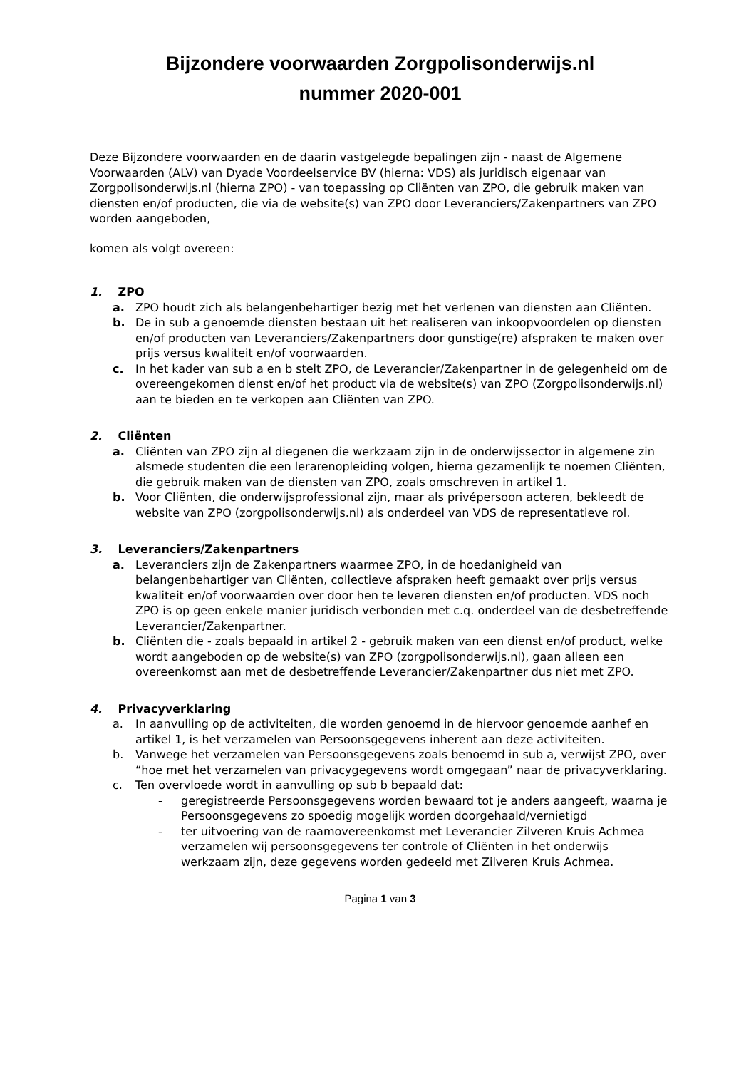Bijzondere voorwaarden Zorgpolisonderwijs.nl
nummer 2020-001
Deze Bijzondere voorwaarden en de daarin vastgelegde bepalingen zijn - naast de Algemene Voorwaarden (ALV) van Dyade Voordeelservice BV (hierna: VDS) als juridisch eigenaar van Zorgpolisonderwijs.nl (hierna ZPO) - van toepassing op Cliënten van ZPO, die gebruik maken van diensten en/of producten, die via de website(s) van ZPO door Leveranciers/Zakenpartners van ZPO worden aangeboden,
komen als volgt overeen:
1. ZPO
a. ZPO houdt zich als belangenbehartiger bezig met het verlenen van diensten aan Cliënten.
b. De in sub a genoemde diensten bestaan uit het realiseren van inkoopvoordelen op diensten en/of producten van Leveranciers/Zakenpartners door gunstige(re) afspraken te maken over prijs versus kwaliteit en/of voorwaarden.
c. In het kader van sub a en b stelt ZPO, de Leverancier/Zakenpartner in de gelegenheid om de overeengekomen dienst en/of het product via de website(s) van ZPO (Zorgpolisonderwijs.nl) aan te bieden en te verkopen aan Cliënten van ZPO.
2. Cliënten
a. Cliënten van ZPO zijn al diegenen die werkzaam zijn in de onderwijssector in algemene zin alsmede studenten die een lerarenopleiding volgen, hierna gezamenlijk te noemen Cliënten, die gebruik maken van de diensten van ZPO, zoals omschreven in artikel 1.
b. Voor Cliënten, die onderwijsprofessional zijn, maar als privépersoon acteren, bekleedt de website van ZPO (zorgpolisonderwijs.nl) als onderdeel van VDS de representatieve rol.
3. Leveranciers/Zakenpartners
a. Leveranciers zijn de Zakenpartners waarmee ZPO, in de hoedanigheid van belangenbehartiger van Cliënten, collectieve afspraken heeft gemaakt over prijs versus kwaliteit en/of voorwaarden over door hen te leveren diensten en/of producten. VDS noch ZPO is op geen enkele manier juridisch verbonden met c.q. onderdeel van de desbetreffende Leverancier/Zakenpartner.
b. Cliënten die - zoals bepaald in artikel 2 - gebruik maken van een dienst en/of product, welke wordt aangeboden op de website(s) van ZPO (zorgpolisonderwijs.nl), gaan alleen een overeenkomst aan met de desbetreffende Leverancier/Zakenpartner dus niet met ZPO.
4. Privacyverklaring
a. In aanvulling op de activiteiten, die worden genoemd in de hiervoor genoemde aanhef en artikel 1, is het verzamelen van Persoonsgegevens inherent aan deze activiteiten.
b. Vanwege het verzamelen van Persoonsgegevens zoals benoemd in sub a, verwijst ZPO, over “hoe met het verzamelen van privacygegevens wordt omgegaan” naar de privacyverklaring.
c. Ten overvloede wordt in aanvulling op sub b bepaald dat:
- geregistreerde Persoonsgegevens worden bewaard tot je anders aangeeft, waarna je Persoonsgegevens zo spoedig mogelijk worden doorgehaald/vernietigd
- ter uitvoering van de raamovereenkomst met Leverancier Zilveren Kruis Achmea verzamelen wij persoonsgegevens ter controle of Cliënten in het onderwijs werkzaam zijn, deze gegevens worden gedeeld met Zilveren Kruis Achmea.
Pagina 1 van 3